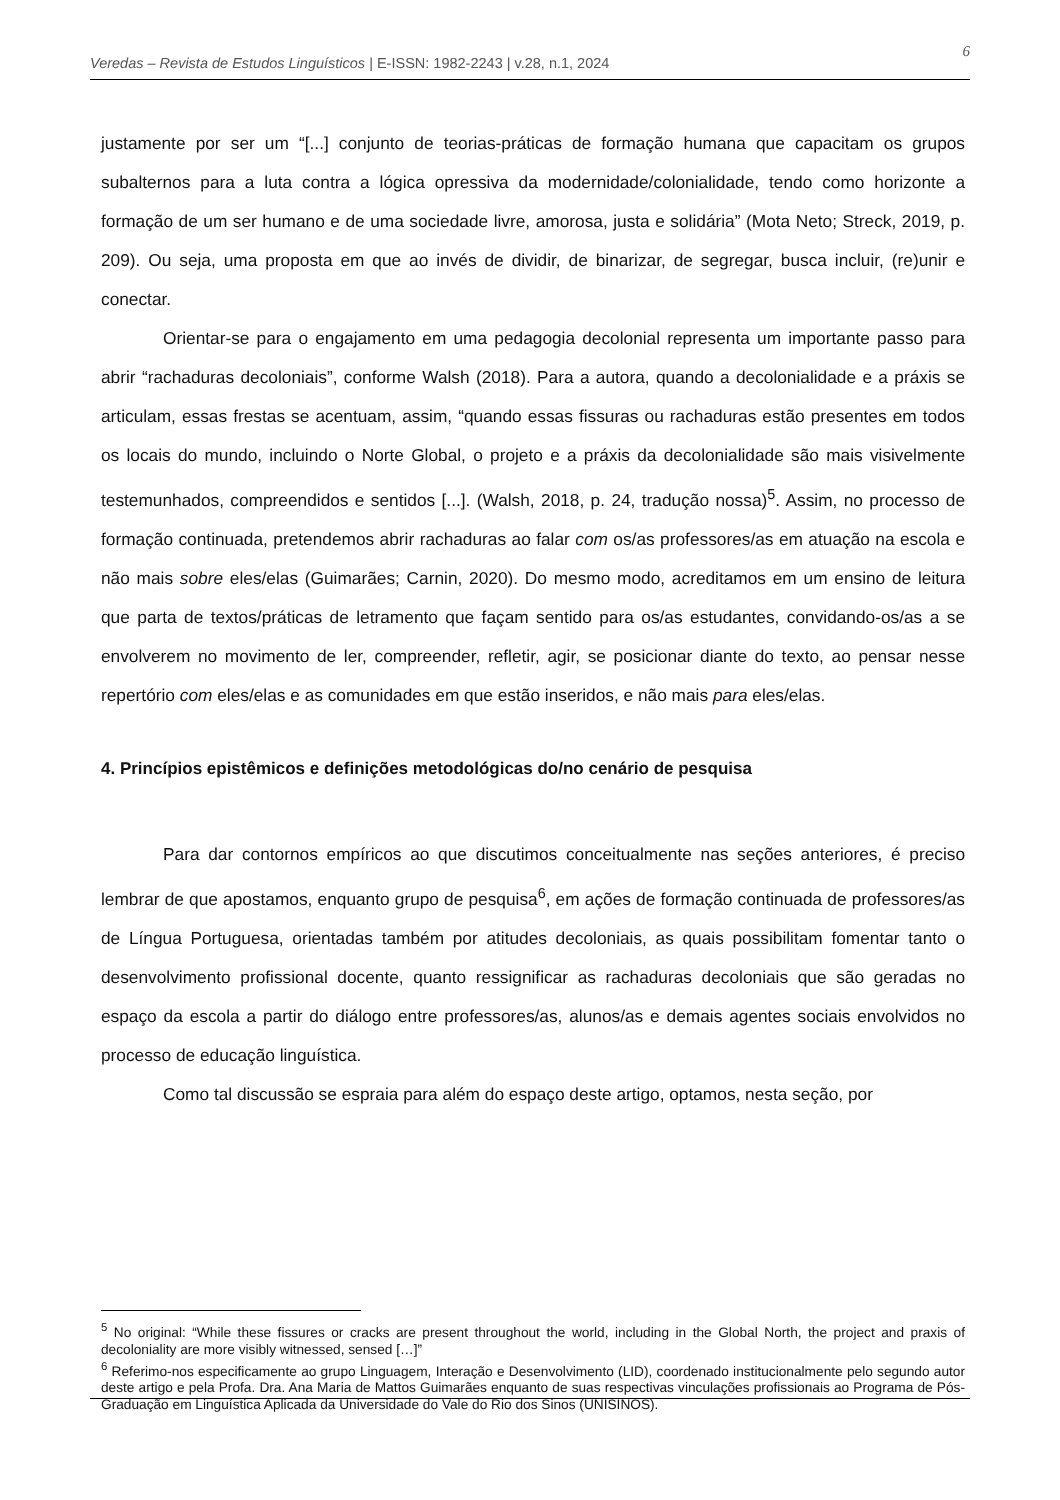Veredas – Revista de Estudos Linguísticos | E-ISSN: 1982-2243 | v.28, n.1, 2024 6
justamente por ser um “[...] conjunto de teorias-práticas de formação humana que capacitam os grupos subalternos para a luta contra a lógica opressiva da modernidade/colonialidade, tendo como horizonte a formação de um ser humano e de uma sociedade livre, amorosa, justa e solidária” (Mota Neto; Streck, 2019, p. 209). Ou seja, uma proposta em que ao invés de dividir, de binarizar, de segregar, busca incluir, (re)unir e conectar.
Orientar-se para o engajamento em uma pedagogia decolonial representa um importante passo para abrir “rachaduras decoloniais”, conforme Walsh (2018). Para a autora, quando a decolonialidade e a práxis se articulam, essas frestas se acentuam, assim, “quando essas fissuras ou rachaduras estão presentes em todos os locais do mundo, incluindo o Norte Global, o projeto e a práxis da decolonialidade são mais visivelmente testemunhados, compreendidos e sentidos [...]. (Walsh, 2018, p. 24, tradução nossa)<sup>5</sup>. Assim, no processo de formação continuada, pretendemos abrir rachaduras ao falar com os/as professores/as em atuação na escola e não mais sobre eles/elas (Guimarães; Carnin, 2020). Do mesmo modo, acreditamos em um ensino de leitura que parta de textos/práticas de letramento que façam sentido para os/as estudantes, convidando-os/as a se envolverem no movimento de ler, compreender, refletir, agir, se posicionar diante do texto, ao pensar nesse repertório com eles/elas e as comunidades em que estão inseridos, e não mais para eles/elas.
4. Princípios epistêmicos e definições metodológicas do/no cenário de pesquisa
Para dar contornos empíricos ao que discutimos conceitualmente nas seções anteriores, é preciso lembrar de que apostamos, enquanto grupo de pesquisa<sup>6</sup>, em ações de formação continuada de professores/as de Língua Portuguesa, orientadas também por atitudes decoloniais, as quais possibilitam fomentar tanto o desenvolvimento profissional docente, quanto ressignificar as rachaduras decoloniais que são geradas no espaço da escola a partir do diálogo entre professores/as, alunos/as e demais agentes sociais envolvidos no processo de educação linguística.
Como tal discussão se espraia para além do espaço deste artigo, optamos, nesta seção, por
<sup>5</sup> No original: “While these fissures or cracks are present throughout the world, including in the Global North, the project and praxis of decoloniality are more visibly witnessed, sensed […]”
<sup>6</sup> Referimo-nos especificamente ao grupo Linguagem, Interação e Desenvolvimento (LID), coordenado institucionalmente pelo segundo autor deste artigo e pela Profa. Dra. Ana Maria de Mattos Guimarães enquanto de suas respectivas vinculações profissionais ao Programa de Pós-Graduação em Linguística Aplicada da Universidade do Vale do Rio dos Sinos (UNISINOS).